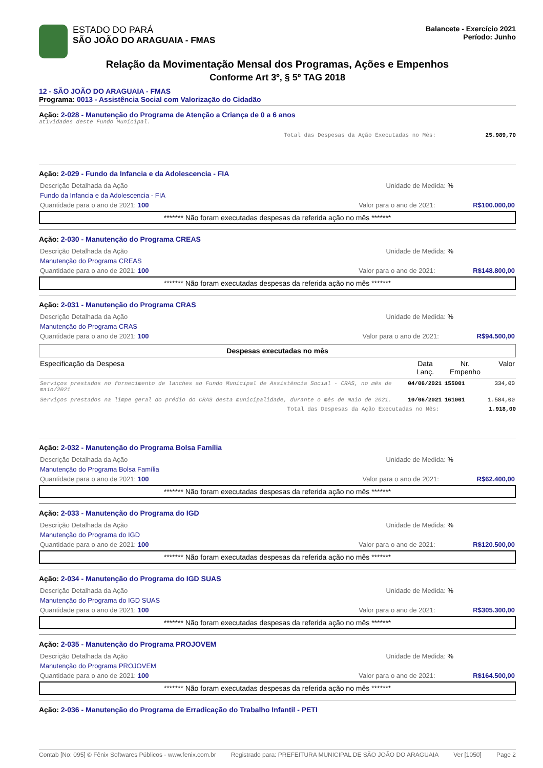ESTADO DO PARÁ
SÃO JOÃO DO ARAGUAIA - FMAS
Balancete - Exercício 2021
Período: Junho
Relação da Movimentação Mensal dos Programas, Ações e Empenhos
Conforme Art 3º, § 5º TAG 2018
12 - SÃO JOÃO DO ARAGUAIA - FMAS
Programa: 0013 - Assistência Social com Valorização do Cidadão
Ação: 2-028 - Manutenção do Programa de Atenção a Criança de 0 a 6 anos
atividades deste Fundo Municipal.
Total das Despesas da Ação Executadas no Mês: 25.989,70
Ação: 2-029 - Fundo da Infancia e da Adolescencia - FIA
Descrição Detalhada da Ação Unidade de Medida: %
Fundo da Infancia e da Adolescencia - FIA
Quantidade para o ano de 2021: 100 Valor para o ano de 2021: R$100.000,00
******* Não foram executadas despesas da referida ação no mês *******
Ação: 2-030 - Manutenção do Programa CREAS
Descrição Detalhada da Ação Unidade de Medida: %
Manutenção do Programa CREAS
Quantidade para o ano de 2021: 100 Valor para o ano de 2021: R$148.800,00
******* Não foram executadas despesas da referida ação no mês *******
Ação: 2-031 - Manutenção do Programa CRAS
Descrição Detalhada da Ação Unidade de Medida: %
Manutenção do Programa CRAS
Quantidade para o ano de 2021: 100 Valor para o ano de 2021: R$94.500,00
Despesas executadas no mês
| Especificação da Despesa | Data Lanç. | Nr. Empenho | Valor |
| --- | --- | --- | --- |
| Serviços prestados no fornecimento de lanches ao Fundo Municipal de Assistência Social - CRAS, no mês de maio/2021 | 04/06/2021 | 155001 | 334,00 |
| Serviços prestados na limpe geral do prédio do CRAS desta municipalidade, durante o mês de maio de 2021. | 10/06/2021 | 161001 | 1.584,00 |
Total das Despesas da Ação Executadas no Mês: 1.918,00
Ação: 2-032 - Manutenção do Programa Bolsa Família
Descrição Detalhada da Ação Unidade de Medida: %
Manutenção do Programa Bolsa Família
Quantidade para o ano de 2021: 100 Valor para o ano de 2021: R$62.400,00
******* Não foram executadas despesas da referida ação no mês *******
Ação: 2-033 - Manutenção do Programa do IGD
Descrição Detalhada da Ação Unidade de Medida: %
Manutenção do Programa do IGD
Quantidade para o ano de 2021: 100 Valor para o ano de 2021: R$120.500,00
******* Não foram executadas despesas da referida ação no mês *******
Ação: 2-034 - Manutenção do Programa do IGD SUAS
Descrição Detalhada da Ação Unidade de Medida: %
Manutenção do Programa do IGD SUAS
Quantidade para o ano de 2021: 100 Valor para o ano de 2021: R$305.300,00
******* Não foram executadas despesas da referida ação no mês *******
Ação: 2-035 - Manutenção do Programa PROJOVEM
Descrição Detalhada da Ação Unidade de Medida: %
Manutenção do Programa PROJOVEM
Quantidade para o ano de 2021: 100 Valor para o ano de 2021: R$164.500,00
******* Não foram executadas despesas da referida ação no mês *******
Ação: 2-036 - Manutenção do Programa de Erradicação do Trabalho Infantil - PETI
Contab [No: 095] © Fênix Softwares Públicos - www.fenix.com.br Registrado para: PREFEITURA MUNICIPAL DE SÃO JOÃO DO ARAGUAIA Ver [1050] Page 2